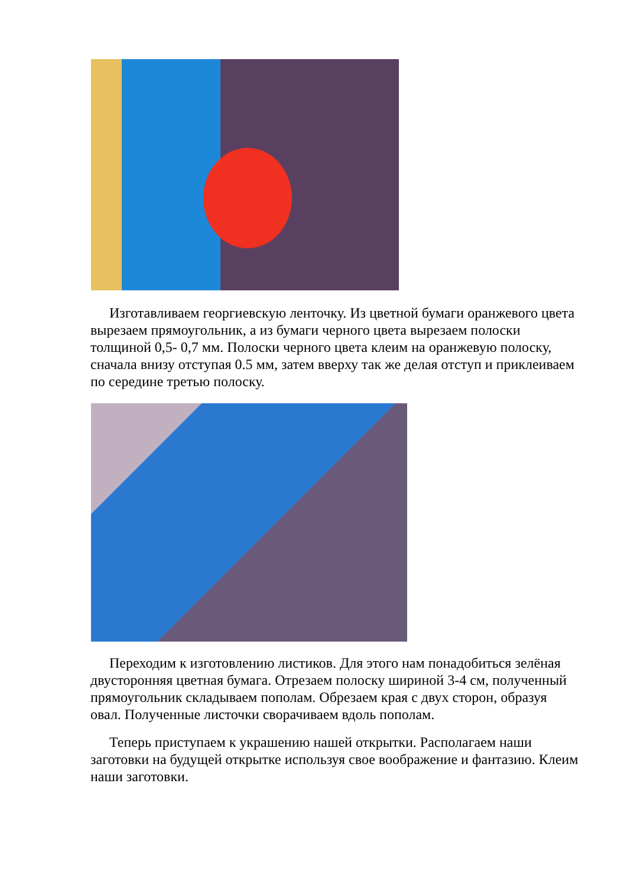Изготавливаем георгиевскую ленточку. Из цветной бумаги оранжевого цвета вырезаем прямоугольник, а из бумаги черного цвета вырезаем полоски толщиной 0,5- 0,7 мм. Полоски черного цвета клеим на оранжевую полоску, сначала внизу отступая 0.5 мм, затем вверху так же делая отступ и приклеиваем по середине третью полоску.
Переходим к изготовлению листиков. Для этого нам понадобиться зелёная двусторонняя цветная бумага. Отрезаем полоску шириной 3-4 см, полученный прямоугольник складываем пополам. Обрезаем края с двух сторон, образуя овал. Полученные листочки сворачиваем вдоль пополам.
Теперь приступаем к украшению нашей открытки. Располагаем наши заготовки на будущей открытке используя свое воображение и фантазию. Клеим наши заготовки.